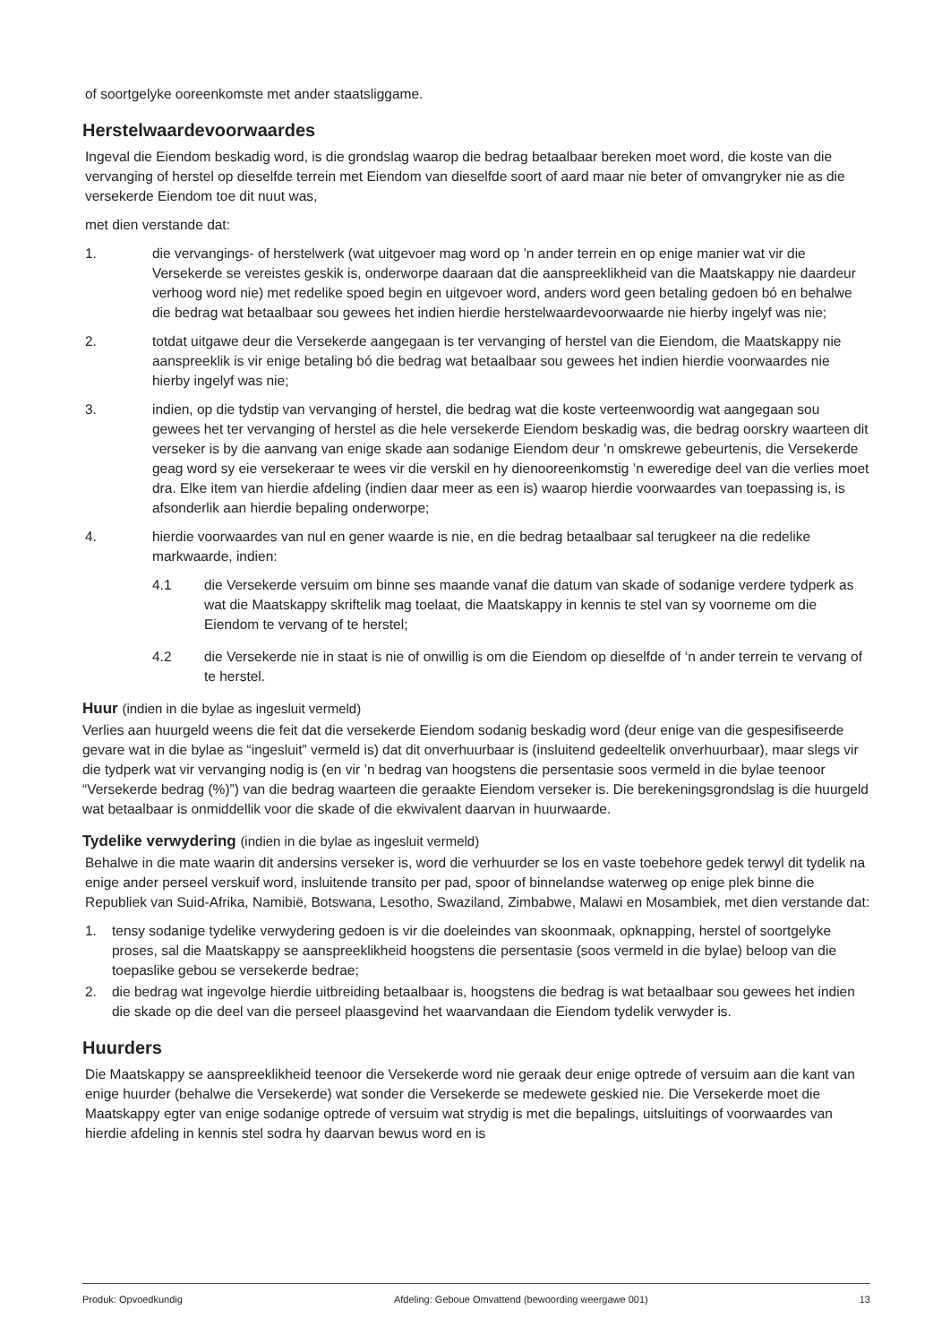of soortgelyke ooreenkomste met ander staatsliggame.
Herstelwaardevoorwaardes
Ingeval die Eiendom beskadig word, is die grondslag waarop die bedrag betaalbaar bereken moet word, die koste van die vervanging of herstel op dieselfde terrein met Eiendom van dieselfde soort of aard maar nie beter of omvangryker nie as die versekerde Eiendom toe dit nuut was,
met dien verstande dat:
1. die vervangings- of herstelwerk (wat uitgevoer mag word op ’n ander terrein en op enige manier wat vir die Versekerde se vereistes geskik is, onderworpe daaraan dat die aanspreeklikheid van die Maatskappy nie daardeur verhoog word nie) met redelike spoed begin en uitgevoer word, anders word geen betaling gedoen bó en behalwe die bedrag wat betaalbaar sou gewees het indien hierdie herstelwaardevoorwaarde nie hierby ingelyf was nie;
2. totdat uitgawe deur die Versekerde aangegaan is ter vervanging of herstel van die Eiendom, die Maatskappy nie aanspreeklik is vir enige betaling bó die bedrag wat betaalbaar sou gewees het indien hierdie voorwaardes nie hierby ingelyf was nie;
3. indien, op die tydstip van vervanging of herstel, die bedrag wat die koste verteenwoordig wat aangegaan sou gewees het ter vervanging of herstel as die hele versekerde Eiendom beskadig was, die bedrag oorskry waarteen dit verseker is by die aanvang van enige skade aan sodanige Eiendom deur ’n omskrewe gebeurtenis, die Versekerde geag word sy eie versekeraar te wees vir die verskil en hy dienooreenkomstig ’n eweredige deel van die verlies moet dra. Elke item van hierdie afdeling (indien daar meer as een is) waarop hierdie voorwaardes van toepassing is, is afsonderlik aan hierdie bepaling onderworpe;
4. hierdie voorwaardes van nul en gener waarde is nie, en die bedrag betaalbaar sal terugkeer na die redelike markwaarde, indien:
4.1 die Versekerde versuim om binne ses maande vanaf die datum van skade of sodanige verdere tydperk as wat die Maatskappy skriftelik mag toelaat, die Maatskappy in kennis te stel van sy voorneme om die Eiendom te vervang of te herstel;
4.2 die Versekerde nie in staat is nie of onwillig is om die Eiendom op dieselfde of ‘n ander terrein te vervang of te herstel.
Huur (indien in die bylae as ingesluit vermeld)
Verlies aan huurgeld weens die feit dat die versekerde Eiendom sodanig beskadig word (deur enige van die gespesifiseerde gevare wat in die bylae as “ingesluit” vermeld is) dat dit onverhuurbaar is (insluitend gedeeltelik onverhuurbaar), maar slegs vir die tydperk wat vir vervanging nodig is (en vir ’n bedrag van hoogstens die persentasie soos vermeld in die bylae teenoor “Versekerde bedrag (%)”) van die bedrag waarteen die geraakte Eiendom verseker is. Die berekeningsgrondslag is die huurgeld wat betaalbaar is onmiddellik voor die skade of die ekwivalent daarvan in huurwaarde.
Tydelike verwydering (indien in die bylae as ingesluit vermeld)
Behalwe in die mate waarin dit andersins verseker is, word die verhuurder se los en vaste toebehore gedek terwyl dit tydelik na enige ander perseel verskuif word, insluitende transito per pad, spoor of binnelandse waterweg op enige plek binne die Republiek van Suid-Afrika, Namibië, Botswana, Lesotho, Swaziland, Zimbabwe, Malawi en Mosambiek, met dien verstande dat:
1. tensy sodanige tydelike verwydering gedoen is vir die doeleindes van skoonmaak, opknapping, herstel of soortgelyke proses, sal die Maatskappy se aanspreeklikheid hoogstens die persentasie (soos vermeld in die bylae) beloop van die toepaslike gebou se versekerde bedrae;
2. die bedrag wat ingevolge hierdie uitbreiding betaalbaar is, hoogstens die bedrag is wat betaalbaar sou gewees het indien die skade op die deel van die perseel plaasgevind het waarvandaan die Eiendom tydelik verwyder is.
Huurders
Die Maatskappy se aanspreeklikheid teenoor die Versekerde word nie geraak deur enige optrede of versuim aan die kant van enige huurder (behalwe die Versekerde) wat sonder die Versekerde se medewete geskied nie. Die Versekerde moet die Maatskappy egter van enige sodanige optrede of versuim wat strydig is met die bepalings, uitsluitings of voorwaardes van hierdie afdeling in kennis stel sodra hy daarvan bewus word en is
Produk: Opvoedkundig Afdeling: Geboue Omvattend (bewoording weergawe 001) 13